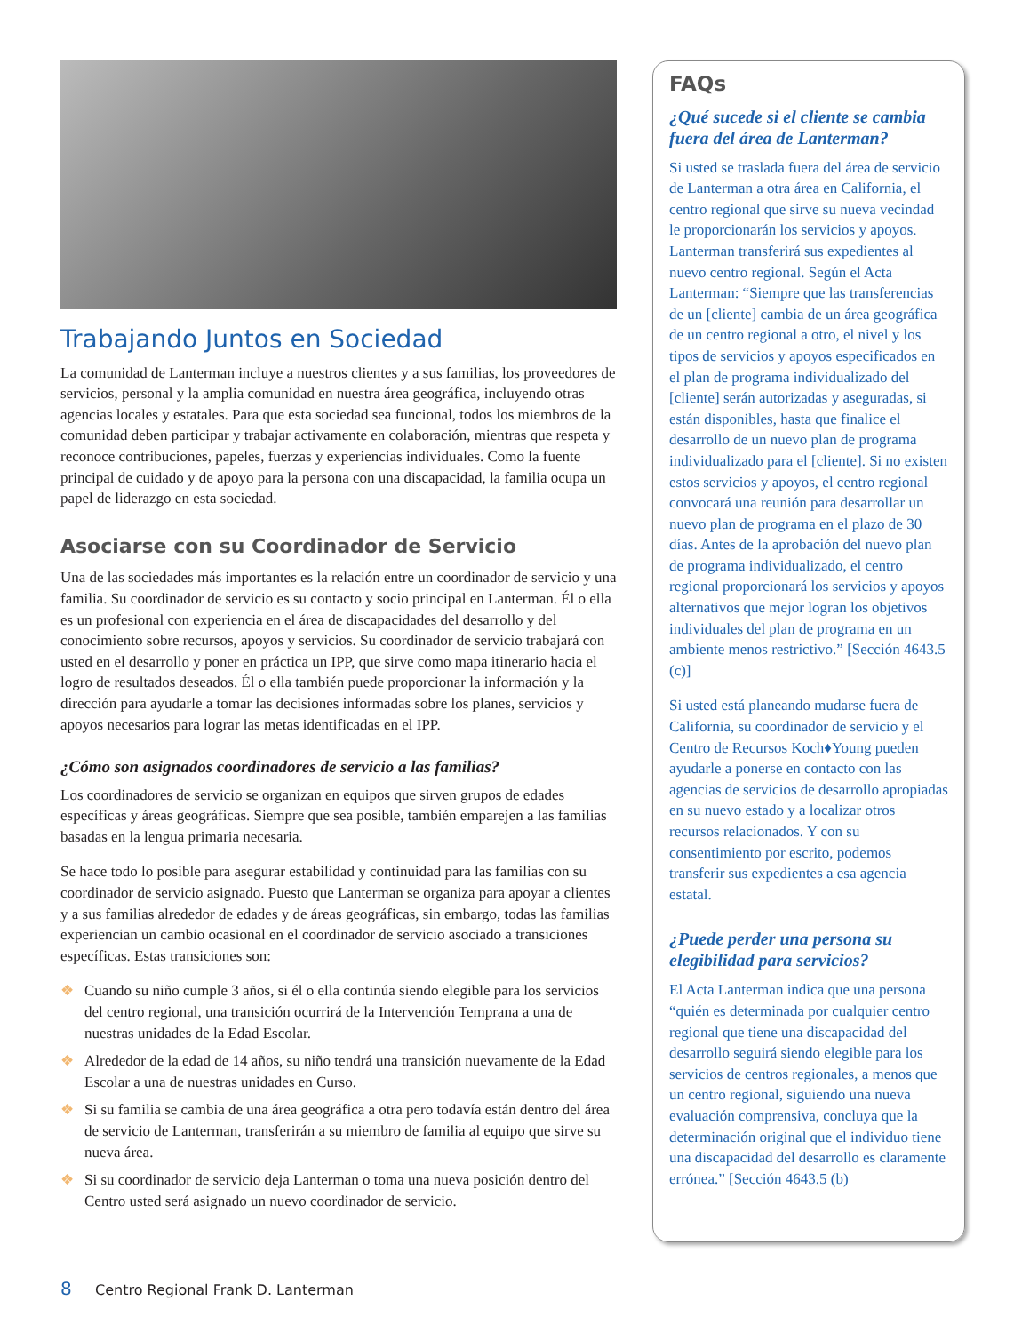Trabajando Juntos en Sociedad
La comunidad de Lanterman incluye a nuestros clientes y a sus familias, los proveedores de servicios, personal y la amplia comunidad en nuestra área geográfica, incluyendo otras agencias locales y estatales. Para que esta sociedad sea funcional, todos los miembros de la comunidad deben participar y trabajar activamente en colaboración, mientras que respeta y reconoce contribuciones, papeles, fuerzas y experiencias individuales. Como la fuente principal de cuidado y de apoyo para la persona con una discapacidad, la familia ocupa un papel de liderazgo en esta sociedad.
Asociarse con su Coordinador de Servicio
Una de las sociedades más importantes es la relación entre un coordinador de servicio y una familia. Su coordinador de servicio es su contacto y socio principal en Lanterman. Él o ella es un profesional con experiencia en el área de discapacidades del desarrollo y del conocimiento sobre recursos, apoyos y servicios. Su coordinador de servicio trabajará con usted en el desarrollo y poner en práctica un IPP, que sirve como mapa itinerario hacia el logro de resultados deseados. Él o ella también puede proporcionar la información y la dirección para ayudarle a tomar las decisiones informadas sobre los planes, servicios y apoyos necesarios para lograr las metas identificadas en el IPP.
¿Cómo son asignados coordinadores de servicio a las familias?
Los coordinadores de servicio se organizan en equipos que sirven grupos de edades específicas y áreas geográficas. Siempre que sea posible, también emparejen a las familias basadas en la lengua primaria necesaria.
Se hace todo lo posible para asegurar estabilidad y continuidad para las familias con su coordinador de servicio asignado. Puesto que Lanterman se organiza para apoyar a clientes y a sus familias alrededor de edades y de áreas geográficas, sin embargo, todas las familias experiencian un cambio ocasional en el coordinador de servicio asociado a transiciones específicas. Estas transiciones son:
❖ Cuando su niño cumple 3 años, si él o ella continúa siendo elegible para los servicios del centro regional, una transición ocurrirá de la Intervención Temprana a una de nuestras unidades de la Edad Escolar.
❖ Alrededor de la edad de 14 años, su niño tendrá una transición nuevamente de la Edad Escolar a una de nuestras unidades en Curso.
❖ Si su familia se cambia de una área geográfica a otra pero todavía están dentro del área de servicio de Lanterman, transferirán a su miembro de familia al equipo que sirve su nueva área.
❖ Si su coordinador de servicio deja Lanterman o toma una nueva posición dentro del Centro usted será asignado un nuevo coordinador de servicio.
FAQs
¿Qué sucede si el cliente se cambia fuera del área de Lanterman?
Si usted se traslada fuera del área de servicio de Lanterman a otra área en California, el centro regional que sirve su nueva vecindad le proporcionarán los servicios y apoyos. Lanterman transferirá sus expedientes al nuevo centro regional. Según el Acta Lanterman: “Siempre que las transferencias de un [cliente] cambia de un área geográfica de un centro regional a otro, el nivel y los tipos de servicios y apoyos especificados en el plan de programa individualizado del [cliente] serán autorizadas y aseguradas, si están disponibles, hasta que finalice el desarrollo de un nuevo plan de programa individualizado para el [cliente]. Si no existen estos servicios y apoyos, el centro regional convocará una reunión para desarrollar un nuevo plan de programa en el plazo de 30 días. Antes de la aprobación del nuevo plan de programa individualizado, el centro regional proporcionará los servicios y apoyos alternativos que mejor logran los objetivos individuales del plan de programa en un ambiente menos restrictivo.” [Sección 4643.5 (c)]
Si usted está planeando mudarse fuera de California, su coordinador de servicio y el Centro de Recursos Koch♦Young pueden ayudarle a ponerse en contacto con las agencias de servicios de desarrollo apropiadas en su nuevo estado y a localizar otros recursos relacionados. Y con su consentimiento por escrito, podemos transferir sus expedientes a esa agencia estatal.
¿Puede perder una persona su elegibilidad para servicios?
El Acta Lanterman indica que una persona “quién es determinada por cualquier centro regional que tiene una discapacidad del desarrollo seguirá siendo elegible para los servicios de centros regionales, a menos que un centro regional, siguiendo una nueva evaluación comprensiva, concluya que la determinación original que el individuo tiene una discapacidad del desarrollo es claramente errónea.” [Sección 4643.5 (b)
8
Centro Regional Frank D. Lanterman